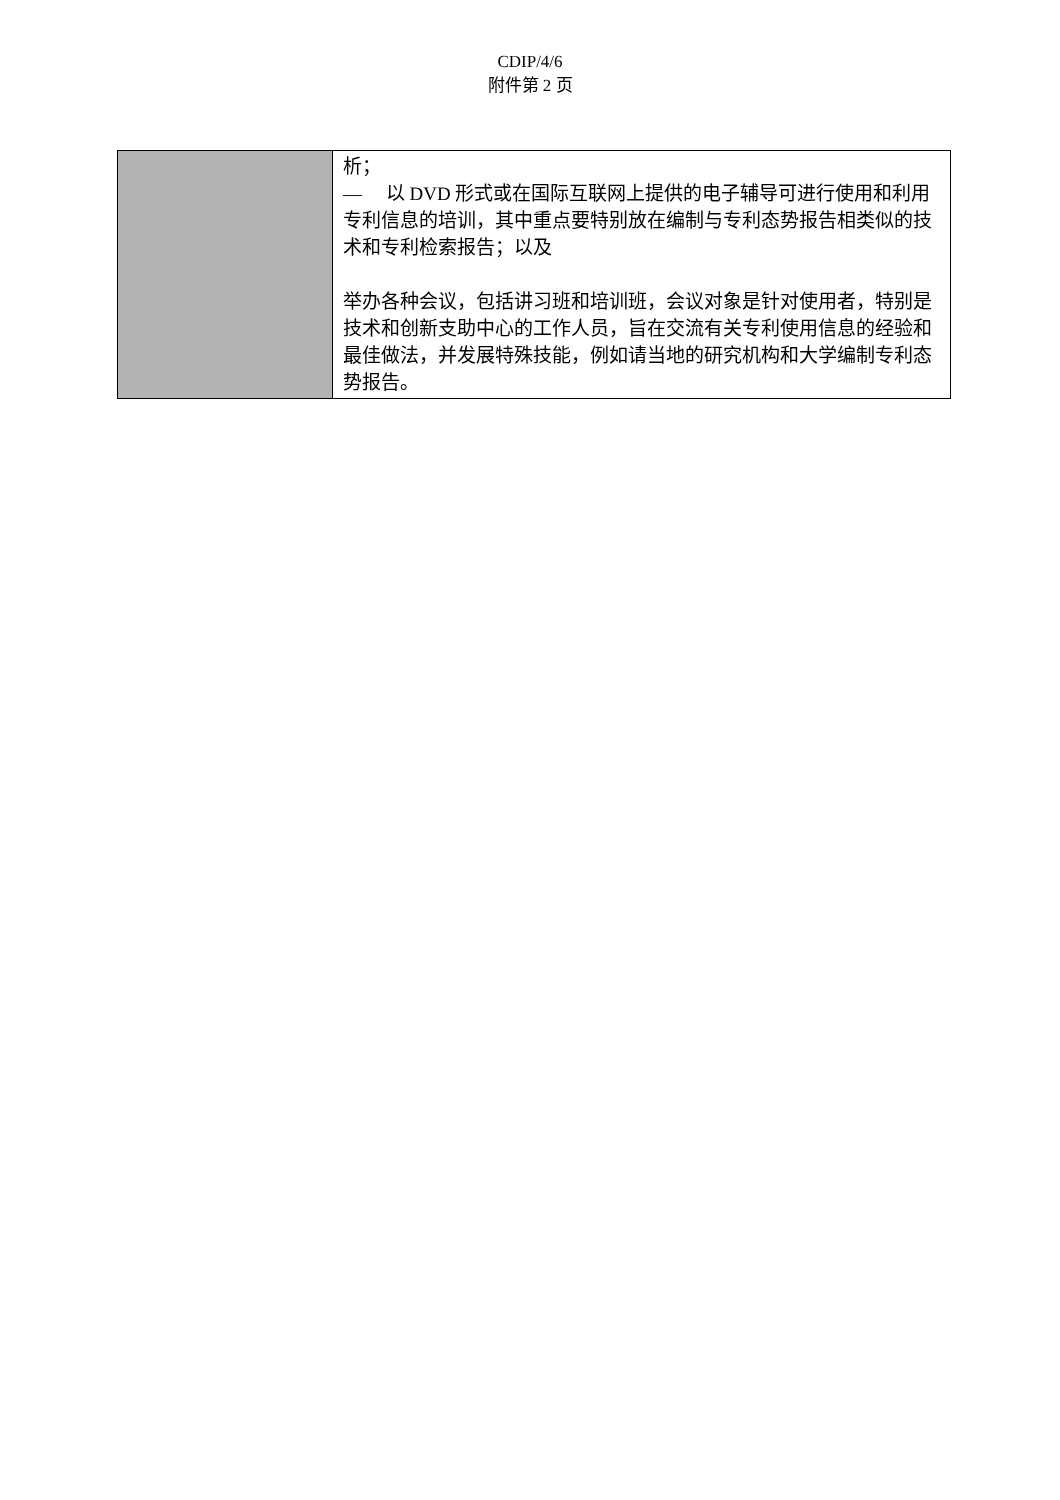CDIP/4/6
附件第 2 页
| | 析； — 以 DVD 形式或在国际互联网上提供的电子辅导可进行使用和利用专利信息的培训，其中重点要特别放在编制与专利态势报告相类似的技术和专利检索报告；以及 举办各种会议，包括讲习班和培训班，会议对象是针对使用者，特别是技术和创新支助中心的工作人员，旨在交流有关专利使用信息的经验和最佳做法，并发展特殊技能，例如请当地的研究机构和大学编制专利态势报告。 |